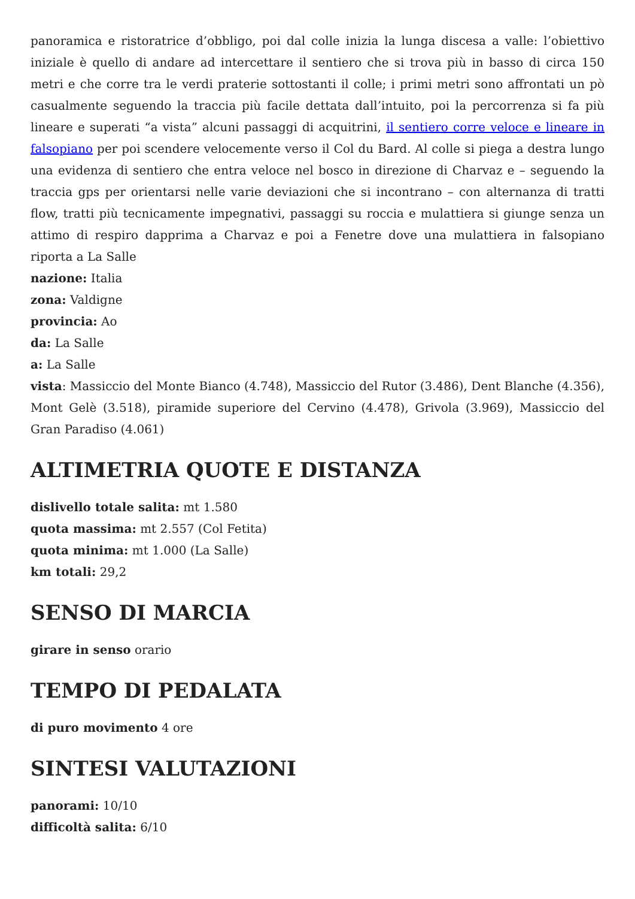panoramica e ristoratrice d’obbligo, poi dal colle inizia la lunga discesa a valle: l’obiettivo iniziale è quello di andare ad intercettare il sentiero che si trova più in basso di circa 150 metri e che corre tra le verdi praterie sottostanti il colle; i primi metri sono affrontati un pò casualmente seguendo la traccia più facile dettata dall’intuito, poi la percorrenza si fa più lineare e superati “a vista” alcuni passaggi di acquitrini, il sentiero corre veloce e lineare in falsopiano per poi scendere velocemente verso il Col du Bard. Al colle si piega a destra lungo una evidenza di sentiero che entra veloce nel bosco in direzione di Charvaz e – seguendo la traccia gps per orientarsi nelle varie deviazioni che si incontrano – con alternanza di tratti flow, tratti più tecnicamente impegnativi, passaggi su roccia e mulattiera si giunge senza un attimo di respiro dapprima a Charvaz e poi a Fenetre dove una mulattiera in falsopiano riporta a La Salle
nazione: Italia
zona: Valdigne
provincia: Ao
da: La Salle
a: La Salle
vista: Massiccio del Monte Bianco (4.748), Massiccio del Rutor (3.486), Dent Blanche (4.356), Mont Gelè (3.518), piramide superiore del Cervino (4.478), Grivola (3.969), Massiccio del Gran Paradiso (4.061)
ALTIMETRIA QUOTE E DISTANZA
dislivello totale salita: mt 1.580
quota massima: mt 2.557 (Col Fetita)
quota minima: mt 1.000 (La Salle)
km totali: 29,2
SENSO DI MARCIA
girare in senso orario
TEMPO DI PEDALATA
di puro movimento 4 ore
SINTESI VALUTAZIONI
panorami: 10/10
difficoltà salita: 6/10